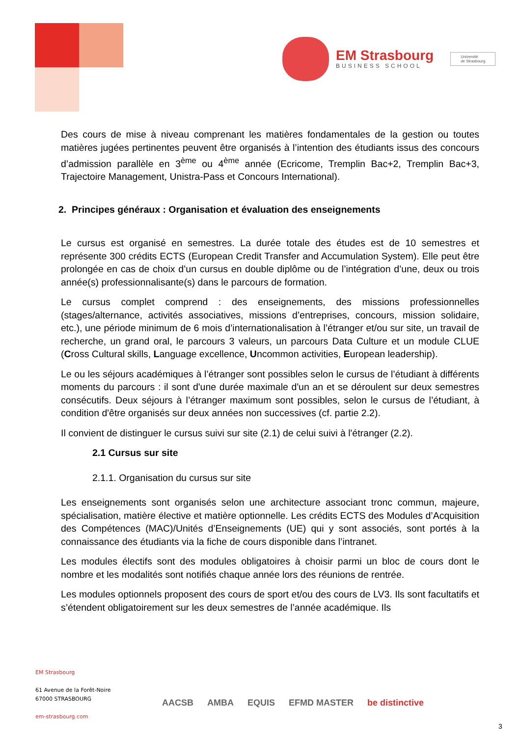EM Strasbourg
BUSINESS SCHOOL
Université
de Strasbourg
Des cours de mise à niveau comprenant les matières fondamentales de la gestion ou toutes matières jugées pertinentes peuvent être organisés à l’intention des étudiants issus des concours d’admission parallèle en 3<sup>ème</sup> ou 4<sup>ème</sup> année (Ecricome, Tremplin Bac+2, Tremplin Bac+3, Trajectoire Management, Unistra-Pass et Concours International).
2. Principes généraux : Organisation et évaluation des enseignements
Le cursus est organisé en semestres. La durée totale des études est de 10 semestres et représente 300 crédits ECTS (European Credit Transfer and Accumulation System). Elle peut être prolongée en cas de choix d’un cursus en double diplôme ou de l’intégration d’une, deux ou trois année(s) professionnalisante(s) dans le parcours de formation.
Le cursus complet comprend : des enseignements, des missions professionnelles (stages/alternance, activités associatives, missions d’entreprises, concours, mission solidaire, etc.), une période minimum de 6 mois d’internationalisation à l’étranger et/ou sur site, un travail de recherche, un grand oral, le parcours 3 valeurs, un parcours Data Culture et un module CLUE (Cross Cultural skills, Language excellence, Uncommon activities, European leadership).
Le ou les séjours académiques à l’étranger sont possibles selon le cursus de l’étudiant à différents moments du parcours : il sont d'une durée maximale d'un an et se déroulent sur deux semestres consécutifs. Deux séjours à l’étranger maximum sont possibles, selon le cursus de l’étudiant, à condition d'être organisés sur deux années non successives (cf. partie 2.2).
Il convient de distinguer le cursus suivi sur site (2.1) de celui suivi à l'étranger (2.2).
2.1 Cursus sur site
2.1.1. Organisation du cursus sur site
Les enseignements sont organisés selon une architecture associant tronc commun, majeure, spécialisation, matière élective et matière optionnelle. Les crédits ECTS des Modules d’Acquisition des Compétences (MAC)/Unités d’Enseignements (UE) qui y sont associés, sont portés à la connaissance des étudiants via la fiche de cours disponible dans l’intranet.
Les modules électifs sont des modules obligatoires à choisir parmi un bloc de cours dont le nombre et les modalités sont notifiés chaque année lors des réunions de rentrée.
Les modules optionnels proposent des cours de sport et/ou des cours de LV3. Ils sont facultatifs et s’étendent obligatoirement sur les deux semestres de l’année académique. Ils
EM Strasbourg
61 Avenue de la Forêt-Noire
67000 STRASBOURG
em-strasbourg.com
AACSB AMBA EQUIS EFMD MASTER be distinctive
3